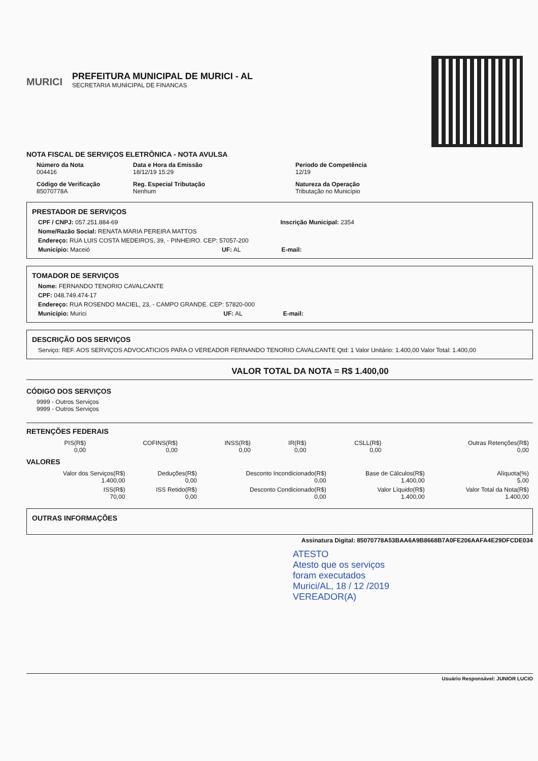MURICI
PREFEITURA MUNICIPAL DE MURICI - AL
SECRETARIA MUNICIPAL DE FINANCAS
NOTA FISCAL DE SERVIÇOS ELETRÔNICA - NOTA AVULSA
Número da Nota
004416
Data e Hora da Emissão
18/12/19 15:29
Período de Competência
12/19
Código de Verificação
85070778A
Reg. Especial Tributação
Nenhum
Natureza da Operação
Tributação no Município
PRESTADOR DE SERVIÇOS
CPF / CNPJ: 057.251.884-69 Inscrição Municipal: 2354
Nome/Razão Social: RENATA MARIA PEREIRA MATTOS
Endereço: RUA LUIS COSTA MEDEIROS, 39, - PINHEIRO. CEP: 57057-200
Município: Maceió UF: AL E-mail:
TOMADOR DE SERVIÇOS
Nome: FERNANDO TENORIO CAVALCANTE
CPF: 048.749.474-17
Endereço: RUA ROSENDO MACIEL, 23, - CAMPO GRANDE. CEP: 57820-000
Município: Murici UF: AL E-mail:
DESCRIÇÃO DOS SERVIÇOS
Serviço: REF. AOS SERVIÇOS ADVOCATICIOS PARA O VEREADOR FERNANDO TENORIO CAVALCANTE Qtd: 1 Valor Unitário: 1.400,00 Valor Total: 1.400,00
VALOR TOTAL DA NOTA = R$ 1.400,00
CÓDIGO DOS SERVIÇOS
9999 - Outros Serviços
9999 - Outros Serviços
RETENÇÕES FEDERAIS
| PIS(R$) 0,00 | COFINS(R$) 0,00 | INSS(R$) 0,00 | IR(R$) 0,00 | CSLL(R$) 0,00 | Outras Retenções(R$) 0,00 |
VALORES
| Valor dos Serviços(R$) 1.400,00 | Deduções(R$) 0,00 | Desconto Incondicionado(R$) 0,00 | Base de Cálculos(R$) 1.400,00 | Alíquota(%) 5,00 |
| ISS(R$) 70,00 | ISS Retido(R$) 0,00 | Desconto Condicionado(R$) 0,00 | Valor Líquido(R$) 1.400,00 | Valor Total da Nota(R$) 1.400,00 |
OUTRAS INFORMAÇÕES
Assinatura Digital: 85070778A53BAA6A9B8668B7A0FE206AAFA4E29DFCDE034
ATESTO
Atesto que os serviços
foram executados
Murici/AL, 18 / 12 /2019
VEREADOR(A)
Usuário Responsável: JUNIOR LUCIO